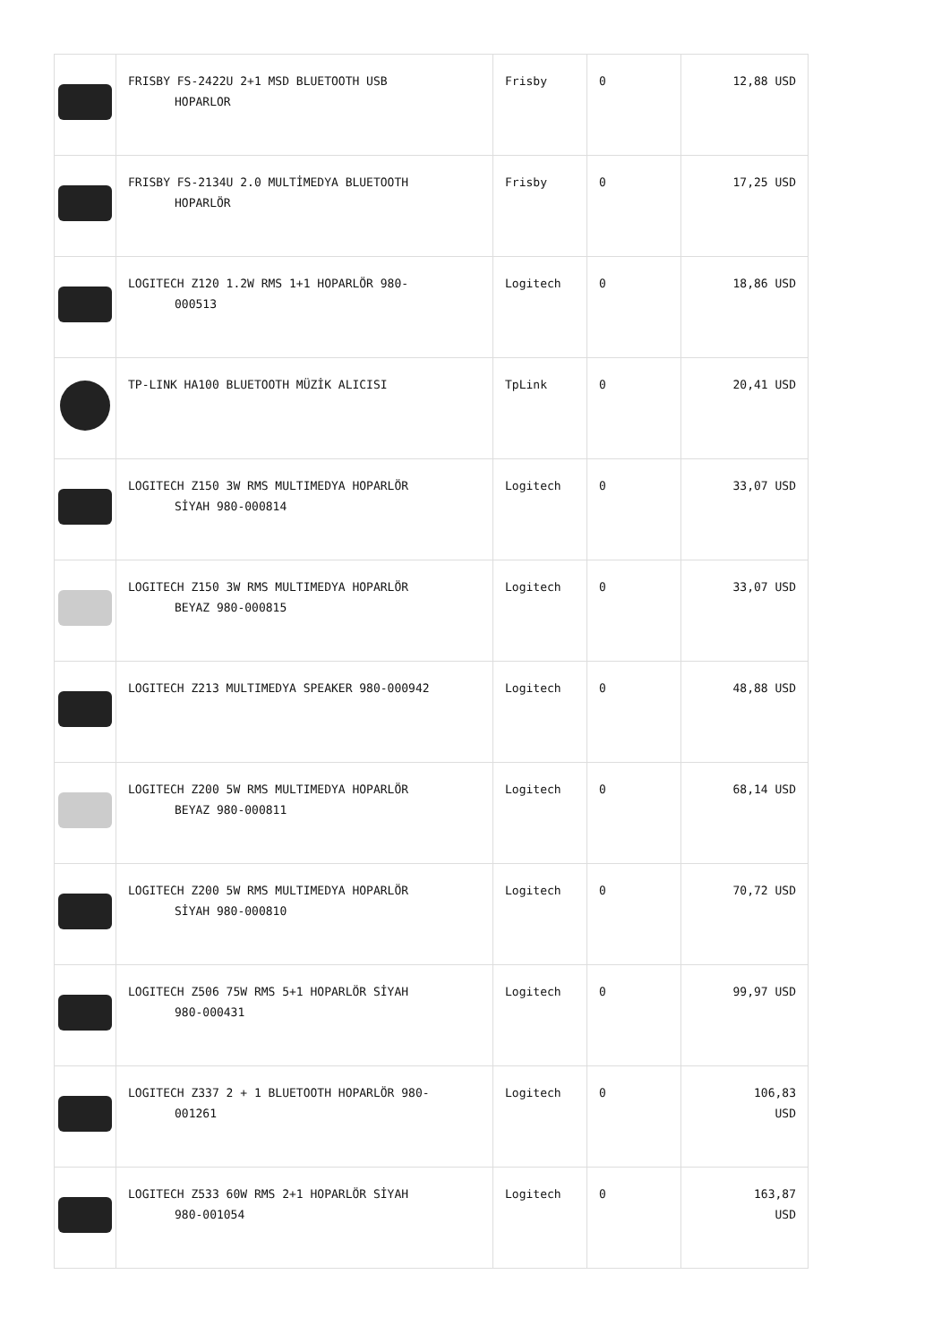| | FRISBY FS-2422U 2+1 MSD BLUETOOTH USB HOPARLOR | Frisby | 0 | 12,88 USD |
| | FRISBY FS-2134U 2.0 MULTİMEDYA BLUETOOTH HOPARLÖR | Frisby | 0 | 17,25 USD |
| | LOGITECH Z120 1.2W RMS 1+1 HOPARLÖR 980- 000513 | Logitech | 0 | 18,86 USD |
| | TP-LINK HA100 BLUETOOTH MÜZİK ALICISI | TpLink | 0 | 20,41 USD |
| | LOGITECH Z150 3W RMS MULTIMEDYA HOPARLÖR SİYAH 980-000814 | Logitech | 0 | 33,07 USD |
| | LOGITECH Z150 3W RMS MULTIMEDYA HOPARLÖR BEYAZ 980-000815 | Logitech | 0 | 33,07 USD |
| | LOGITECH Z213 MULTIMEDYA SPEAKER 980-000942 | Logitech | 0 | 48,88 USD |
| | LOGITECH Z200 5W RMS MULTIMEDYA HOPARLÖR BEYAZ 980-000811 | Logitech | 0 | 68,14 USD |
| | LOGITECH Z200 5W RMS MULTIMEDYA HOPARLÖR SİYAH 980-000810 | Logitech | 0 | 70,72 USD |
| | LOGITECH Z506 75W RMS 5+1 HOPARLÖR SİYAH 980-000431 | Logitech | 0 | 99,97 USD |
| | LOGITECH Z337 2 + 1 BLUETOOTH HOPARLÖR 980- 001261 | Logitech | 0 | 106,83 USD |
| | LOGITECH Z533 60W RMS 2+1 HOPARLÖR SİYAH 980-001054 | Logitech | 0 | 163,87 USD |